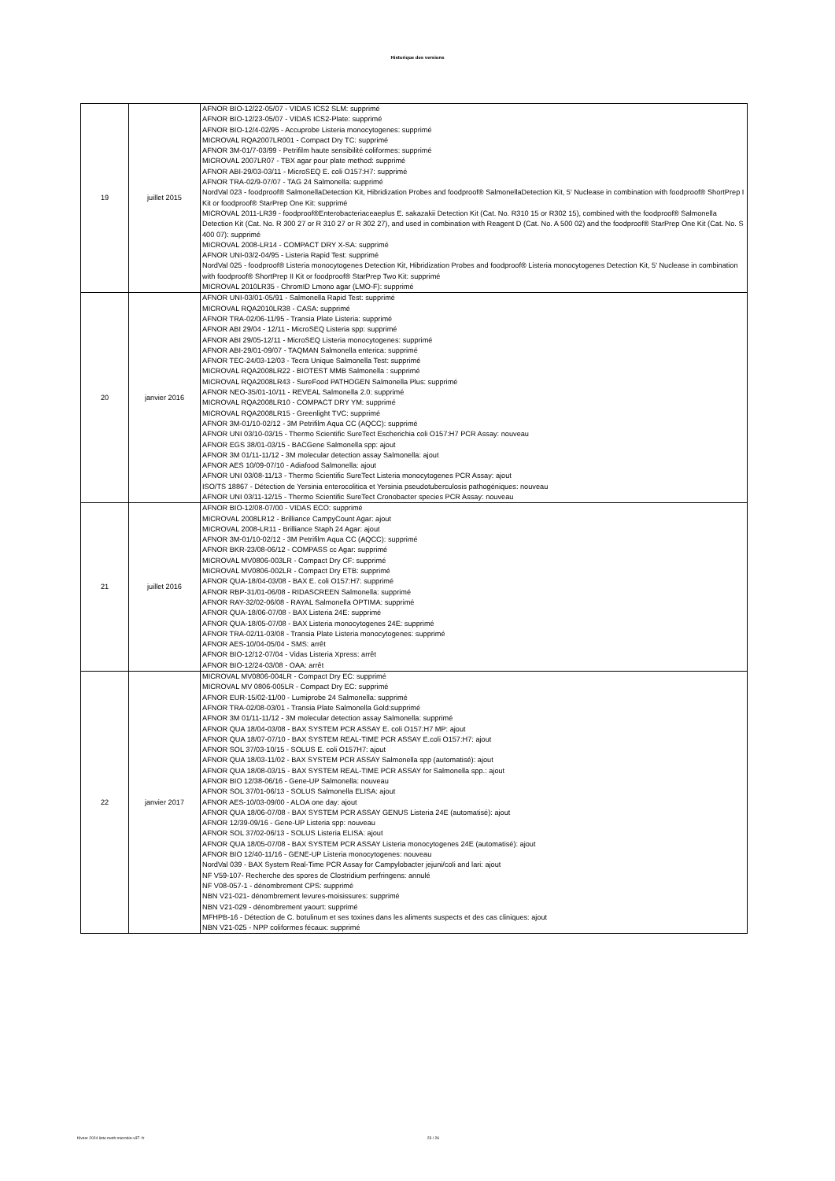Historique des versions
| 19 | juillet 2015 | AFNOR BIO-12/22-05/07 - VIDAS ICS2 SLM: supprimé AFNOR BIO-12/23-05/07 - VIDAS ICS2-Plate: supprimé AFNOR BIO-12/4-02/95 - Accuprobe Listeria monocytogenes: supprimé MICROVAL RQA2007LR001 - Compact Dry TC: supprimé AFNOR 3M-01/7-03/99 - Petrifilm haute sensibilité coliformes: supprimé MICROVAL 2007LR07 - TBX agar pour plate method: supprimé AFNOR ABI-29/03-03/11 - MicroSEQ E. coli O157:H7: supprimé AFNOR TRA-02/9-07/07 - TAG 24 Salmonella: supprimé NordVal 023 - foodproof® SalmonellaDetection Kit, Hibridization Probes and foodproof® SalmonellaDetection Kit, 5' Nuclease in combination with foodproof® ShortPrep I Kit or foodproof® StarPrep One Kit: supprimé MICROVAL 2011-LR39 - foodproof®Enterobacteriaceaeplus E. sakazakii Detection Kit (Cat. No. R310 15 or R302 15), combined with the foodproof® Salmonella Detection Kit (Cat. No. R 300 27 or R 310 27 or R 302 27), and used in combination with Reagent D (Cat. No. A 500 02) and the foodproof® StarPrep One Kit (Cat. No. S 400 07): supprimé MICROVAL 2008-LR14 - COMPACT DRY X-SA: supprimé AFNOR UNI-03/2-04/95 - Listeria Rapid Test: supprimé NordVal 025 - foodproof® Listeria monocytogenes Detection Kit, Hibridization Probes and foodproof® Listeria monocytogenes Detection Kit, 5' Nuclease in combination with foodproof® ShortPrep II Kit or foodproof® StarPrep Two Kit: supprimé MICROVAL 2010LR35 - ChromID Lmono agar (LMO-F): supprimé |
| 20 | janvier 2016 | AFNOR UNI-03/01-05/91 - Salmonella Rapid Test: supprimé MICROVAL RQA2010LR38 - CASA: supprimé AFNOR TRA-02/06-11/95 - Transia Plate Listeria: supprimé AFNOR ABI 29/04 - 12/11 - MicroSEQ Listeria spp: supprimé AFNOR ABI 29/05-12/11 - MicroSEQ Listeria monocytogenes: supprimé AFNOR ABI-29/01-09/07 - TAQMAN Salmonella enterica: supprimé AFNOR TEC-24/03-12/03 - Tecra Unique Salmonella Test: supprimé MICROVAL RQA2008LR22 - BIOTEST MMB Salmonella : supprimé MICROVAL RQA2008LR43 - SureFood PATHOGEN Salmonella Plus: supprimé AFNOR NEO-35/01-10/11 - REVEAL Salmonella 2.0: supprimé MICROVAL RQA2008LR10 - COMPACT DRY YM: supprimé MICROVAL RQA2008LR15 - Greenlight TVC: supprimé AFNOR 3M-01/10-02/12 - 3M Petrifilm Aqua CC (AQCC): supprimé AFNOR UNI 03/10-03/15 - Thermo Scientific SureTect Escherichia coli O157:H7 PCR Assay: nouveau AFNOR EGS 38/01-03/15 - BACGene Salmonella spp: ajout AFNOR 3M 01/11-11/12 - 3M molecular detection assay Salmonella: ajout AFNOR AES 10/09-07/10 - Adiafood Salmonella: ajout AFNOR UNI 03/08-11/13 - Thermo Scientific SureTect Listeria monocytogenes PCR Assay: ajout ISO/TS 18867 - Détection de Yersinia enterocolitica et Yersinia pseudotuberculosis pathogéniques: nouveau AFNOR UNI 03/11-12/15 - Thermo Scientific SureTect Cronobacter species PCR Assay: nouveau |
| 21 | juillet 2016 | AFNOR BIO-12/08-07/00 - VIDAS ECO: supprimé MICROVAL 2008LR12 - Brilliance CampyCount Agar: ajout MICROVAL 2008-LR11 - Brilliance Staph 24 Agar: ajout AFNOR 3M-01/10-02/12 - 3M Petrifilm Aqua CC (AQCC): supprimé AFNOR BKR-23/08-06/12 - COMPASS cc Agar: supprimé MICROVAL MV0806-003LR - Compact Dry CF: supprimé MICROVAL MV0806-002LR - Compact Dry ETB: supprimé AFNOR QUA-18/04-03/08 - BAX E. coli O157:H7: supprimé AFNOR RBP-31/01-06/08 - RIDASCREEN Salmonella: supprimé AFNOR RAY-32/02-06/08 - RAYAL Salmonella OPTIMA: supprimé AFNOR QUA-18/06-07/08 - BAX Listeria 24E: supprimé AFNOR QUA-18/05-07/08 - BAX Listeria monocytogenes 24E: supprimé AFNOR TRA-02/11-03/08 - Transia Plate Listeria monocytogenes: supprimé AFNOR AES-10/04-05/04 - SMS: arrêt AFNOR BIO-12/12-07/04 - Vidas Listeria Xpress: arrêt AFNOR BIO-12/24-03/08 - OAA: arrêt |
| 22 | janvier 2017 | MICROVAL MV0806-004LR - Compact Dry EC: supprimé MICROVAL MV 0806-005LR - Compact Dry EC: supprimé AFNOR EUR-15/02-11/00 - Lumiprobe 24 Salmonella: supprimé AFNOR TRA-02/08-03/01 - Transia Plate Salmonella Gold:supprimé AFNOR 3M 01/11-11/12 - 3M molecular detection assay Salmonella: supprimé AFNOR QUA 18/04-03/08 - BAX SYSTEM PCR ASSAY E. coli O157:H7 MP: ajout AFNOR QUA 18/07-07/10 - BAX SYSTEM REAL-TIME PCR ASSAY E.coli O157:H7: ajout AFNOR SOL 37/03-10/15 - SOLUS E. coli O157H7: ajout AFNOR QUA 18/03-11/02 - BAX SYSTEM PCR ASSAY Salmonella spp (automatisé): ajout AFNOR QUA 18/08-03/15 - BAX SYSTEM REAL-TIME PCR ASSAY for Salmonella spp.: ajout AFNOR BIO 12/38-06/16 - Gene-UP Salmonella: nouveau AFNOR SOL 37/01-06/13 - SOLUS Salmonella ELISA: ajout AFNOR AES-10/03-09/00 - ALOA one day: ajout AFNOR QUA 18/06-07/08 - BAX SYSTEM PCR ASSAY GENUS Listeria 24E (automatisé): ajout AFNOR 12/39-09/16 - Gene-UP Listeria spp: nouveau AFNOR SOL 37/02-06/13 - SOLUS Listeria ELISA: ajout AFNOR QUA 18/05-07/08 - BAX SYSTEM PCR ASSAY Listeria monocytogenes 24E (automatisé): ajout AFNOR BIO 12/40-11/16 - GENE-UP Listeria monocytogenes: nouveau NordVal 039 - BAX System Real-Time PCR Assay for Campylobacter jejuni/coli and lari: ajout NF V59-107- Recherche des spores de Clostridium perfringens: annulé NF V08-057-1 - dénombrement CPS: supprimé NBN V21-021- dénombrement levures-moisissures: supprimé NBN V21-029 - dénombrement yaourt: supprimé MFHPB-16 - Détection de C. botulinum et ses toxines dans les aliments suspects et des cas cliniques: ajout NBN V21-025 - NPP coliformes fécaux: supprimé |
février 2024 liste meth microbio-v37 -fr 23 / 26